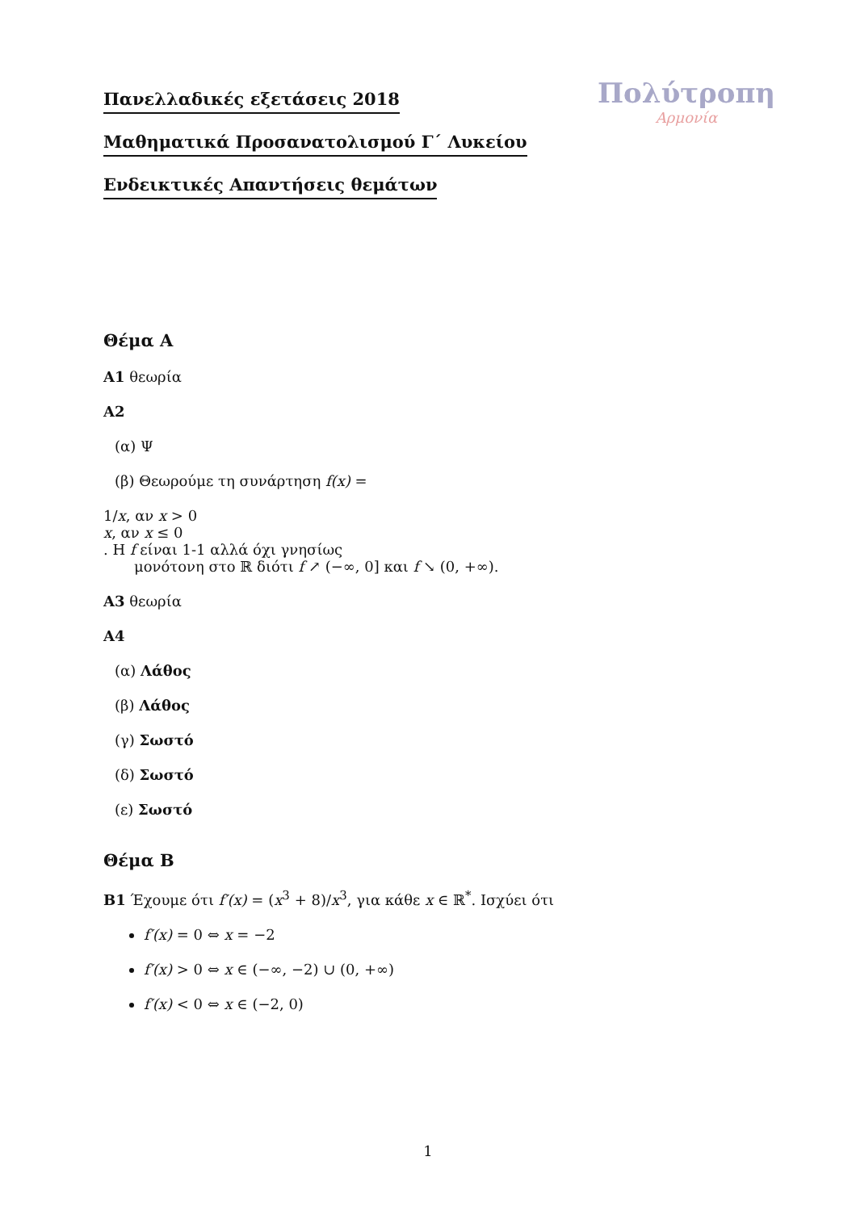Πολύτροπη
Αρμονία
Πανελλαδικές εξετάσεις 2018
Μαθηματικά Προσανατολισμού Γ΄ Λυκείου
Ενδεικτικές Απαντήσεις θεμάτων
Θέμα Α
Α1 θεωρία
Α2
(α) Ψ
(β) Θεωρούμε τη συνάρτηση f(x) =
1/x, αν x > 0
x, αν x ≤ 0
. Η f είναι 1-1 αλλά όχι γνησίως
μονότονη στο ℝ διότι f ↗ (−∞, 0] και f ↘ (0, +∞).
Α3 θεωρία
Α4
(α) Λάθος
(β) Λάθος
(γ) Σωστό
(δ) Σωστό
(ε) Σωστό
Θέμα Β
Β1 Έχουμε ότι f′(x) = (x<sup>3</sup> + 8)/x<sup>3</sup>, για κάθε x ∈ ℝ<sup>*</sup>. Ισχύει ότι
f′(x) = 0 ⇔ x = −2
f′(x) > 0 ⇔ x ∈ (−∞, −2) ∪ (0, +∞)
f′(x) < 0 ⇔ x ∈ (−2, 0)
1